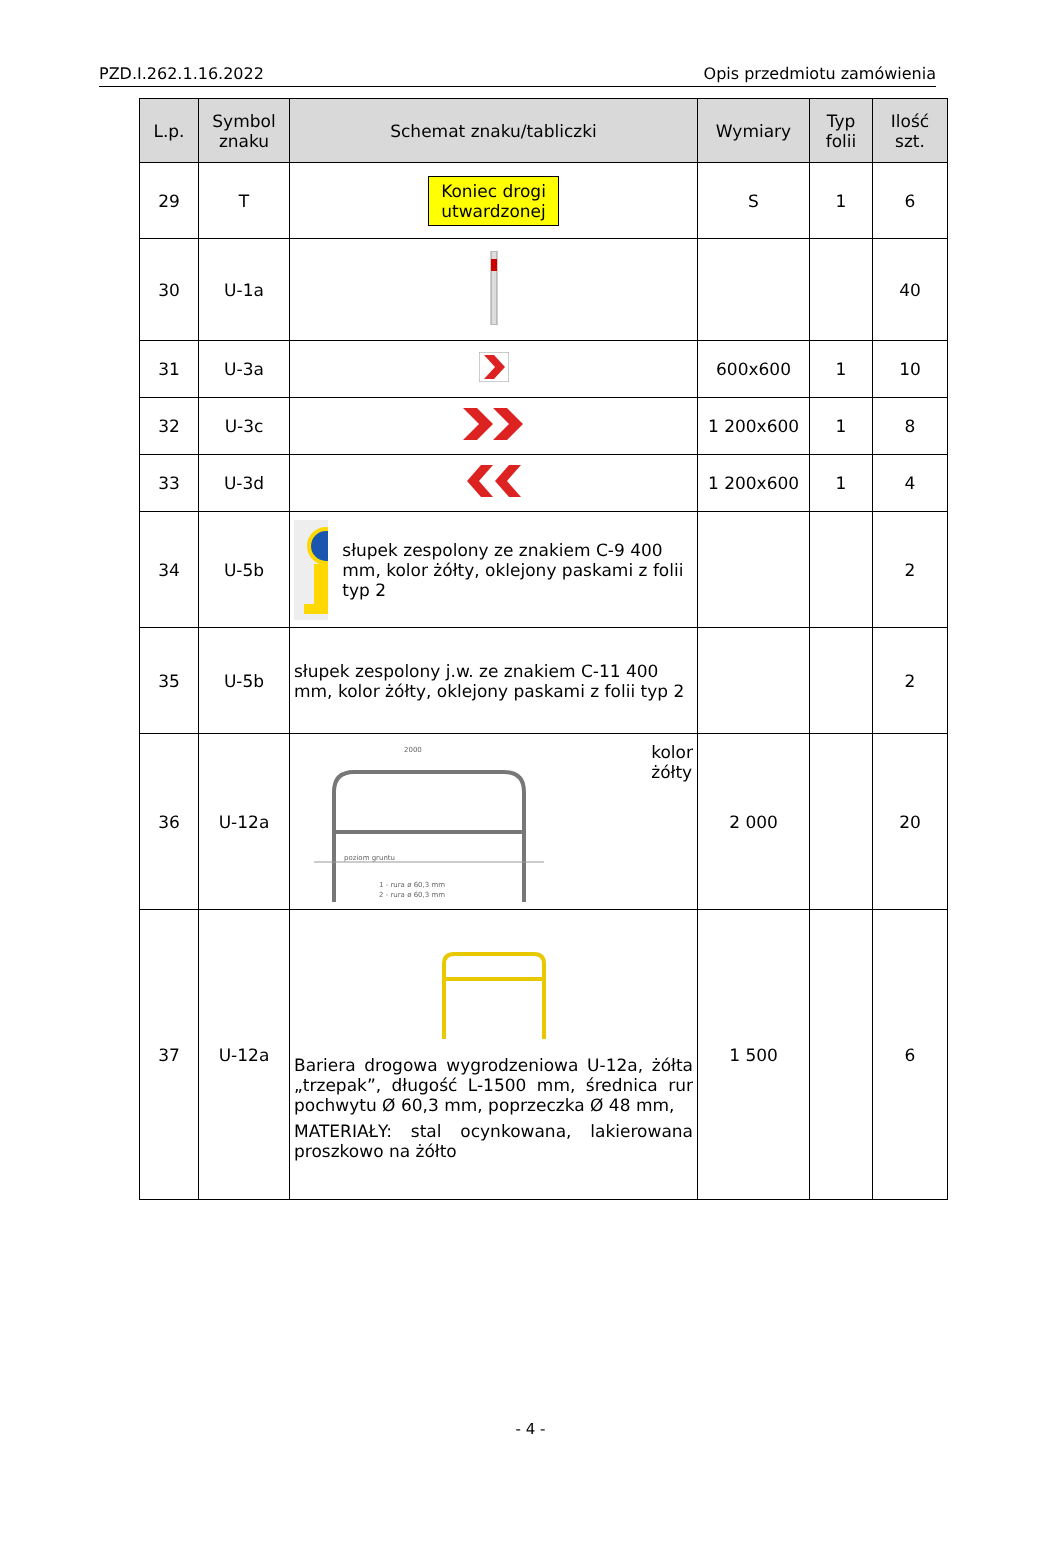PZD.I.262.1.16.2022 Opis przedmiotu zamówienia
| L.p. | Symbol znaku | Schemat znaku/tabliczki | Wymiary | Typ folii | Ilość szt. |
| --- | --- | --- | --- | --- | --- |
| 29 | T | Koniec drogi utwardzonej | S | 1 | 6 |
| 30 | U-1a | | | | 40 |
| 31 | U-3a | | 600x600 | 1 | 10 |
| 32 | U-3c | | 1 200x600 | 1 | 8 |
| 33 | U-3d | | 1 200x600 | 1 | 4 |
| 34 | U-5b | słupek zespolony ze znakiem C-9 400 mm, kolor żółty, oklejony paskami z folii typ 2 | | | 2 |
| 35 | U-5b | słupek zespolony j.w. ze znakiem C-11 400 mm, kolor żółty, oklejony paskami z folii typ 2 | | | 2 |
| 36 | U-12a | 2000 poziom gruntu 1 - rura ø 60,3 mm 2 - rura ø 60,3 mm kolor żółty | 2 000 | | 20 |
| 37 | U-12a | Bariera drogowa wygrodzeniowa U-12a, żółta „trzepak”, długość L-1500 mm, średnica rur pochwytu Ø 60,3 mm, poprzeczka Ø 48 mm, MATERIAŁY: stal ocynkowana, lakierowana proszkowo na żółto | 1 500 | | 6 |
- 4 -